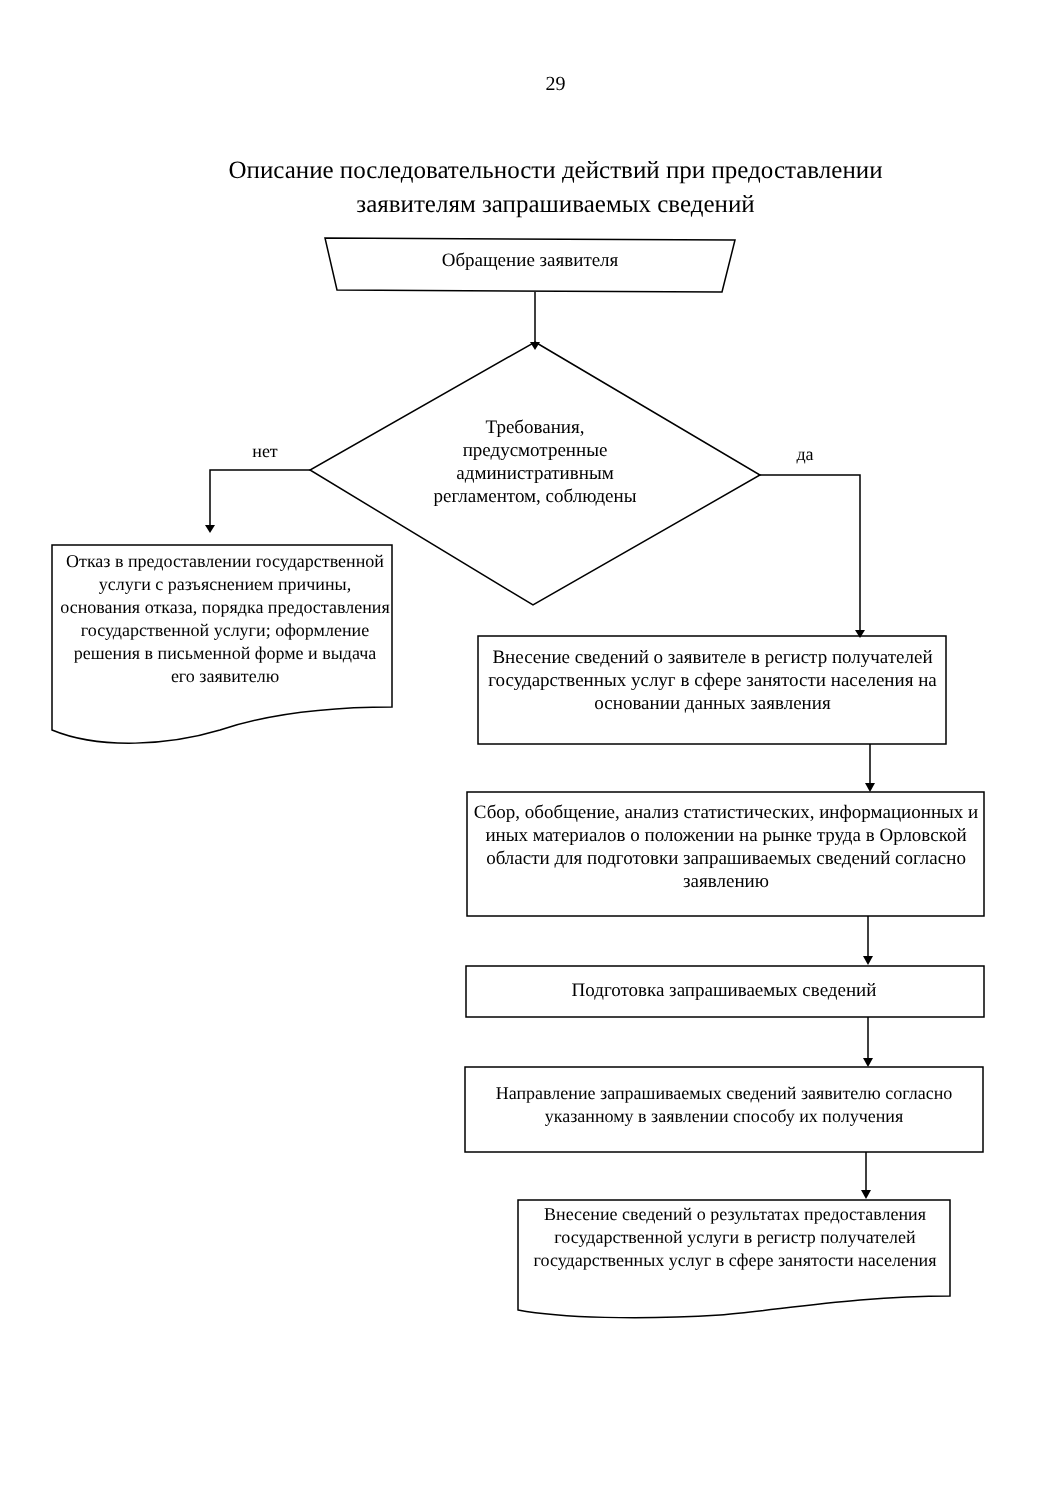29
Описание последовательности действий при предоставлении
заявителям запрашиваемых сведений
Обращение заявителя
Требования, предусмотренные административным регламентом, соблюдены
нет да
Отказ в предоставлении государственной услуги с разъяснением причины, основания отказа, порядка предоставления государственной услуги; оформление решения в письменной форме и выдача его заявителю
Внесение сведений о заявителе в регистр получателей государственных услуг в сфере занятости населения на основании данных заявления
Сбор, обобщение, анализ статистических, информационных и иных материалов о положении на рынке труда в Орловской области для подготовки запрашиваемых сведений согласно заявлению
Подготовка запрашиваемых сведений
Направление запрашиваемых сведений заявителю согласно указанному в заявлении способу их получения
Внесение сведений о результатах предоставления государственной услуги в регистр получателей государственных услуг в сфере занятости населения